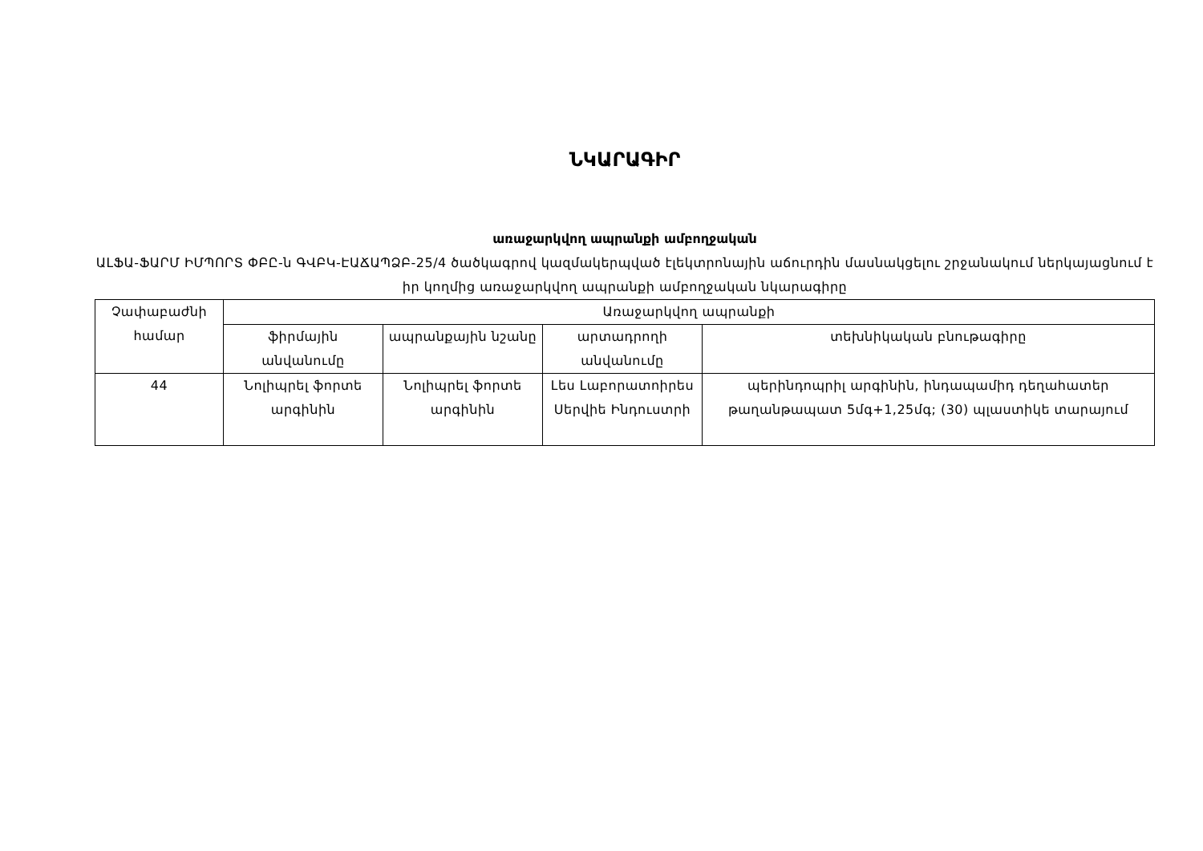ՆԿԱՐԱԳԻՐ
առաջարկվող ապրանքի ամբողջական
ԱԼՖԱ-ՖԱՐՄ ԻՄՊՈՐՏ ՓԲԸ-ն ԳՎԲԿ-ԷԱՃԱՊՁԲ-25/4 ծածկագրով կազմակերպված էլեկտրոնային աճուրդին մասնակցելու շրջանակում ներկայացնում է իր կողմից առաջարկվող ապրանքի ամբողջական նկարագիրը
| Չափաբաժնի համար | Առաջարկվող ապրանքի | | | |
| | ֆիրմային անվանումը | ապրանքային նշանը | արտադրողի անվանումը | տեխնիկական բնութագիրը |
| 44 | Նոլիպրել ֆորտե արգինին | Նոլիպրել ֆորտե արգինին | Լես Լաբորատոիրես Սերվիե Ինդուստրի | պերինդոպրիլ արգինին, ինդապամիդ դեղահատեր թաղանթապատ 5մգ+1,25մգ; (30) պլաստիկե տարայում |